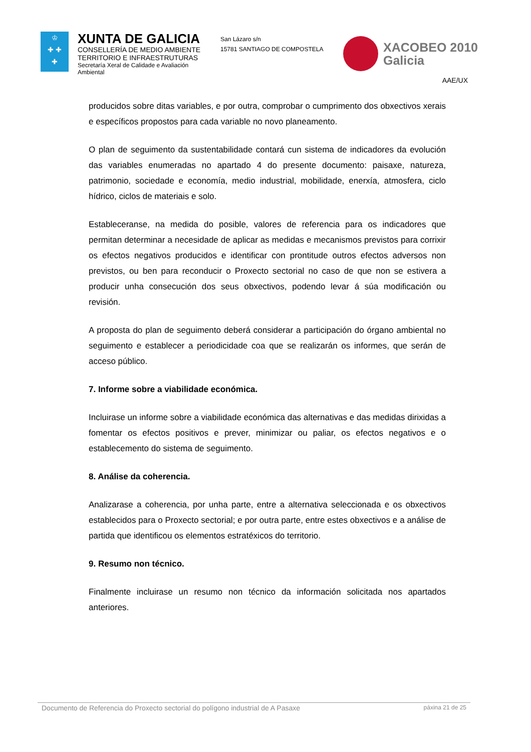♔
✚ ✚
✚
XUNTA DE GALICIA
CONSELLERÍA DE MEDIO AMBIENTE
TERRITORIO E INFRAESTRUTURAS
Secretaría Xeral de Calidade e Avaliación Ambiental
San Lázaro s/n
15781 SANTIAGO DE COMPOSTELA
XACOBEO 2010
Galicia
AAE/UX
producidos sobre ditas variables, e por outra, comprobar o cumprimento dos obxectivos xerais e específicos propostos para cada variable no novo planeamento.
O plan de seguimento da sustentabilidade contará cun sistema de indicadores da evolución das variables enumeradas no apartado 4 do presente documento: paisaxe, natureza, patrimonio, sociedade e economía, medio industrial, mobilidade, enerxía, atmosfera, ciclo hídrico, ciclos de materiais e solo.
Estableceranse, na medida do posible, valores de referencia para os indicadores que permitan determinar a necesidade de aplicar as medidas e mecanismos previstos para corrixir os efectos negativos producidos e identificar con prontitude outros efectos adversos non previstos, ou ben para reconducir o Proxecto sectorial no caso de que non se estivera a producir unha consecución dos seus obxectivos, podendo levar á súa modificación ou revisión.
A proposta do plan de seguimento deberá considerar a participación do órgano ambiental no seguimento e establecer a periodicidade coa que se realizarán os informes, que serán de acceso público.
7. Informe sobre a viabilidade económica.
Incluirase un informe sobre a viabilidade económica das alternativas e das medidas dirixidas a fomentar os efectos positivos e prever, minimizar ou paliar, os efectos negativos e o establecemento do sistema de seguimento.
8. Análise da coherencia.
Analizarase a coherencia, por unha parte, entre a alternativa seleccionada e os obxectivos establecidos para o Proxecto sectorial; e por outra parte, entre estes obxectivos e a análise de partida que identificou os elementos estratéxicos do territorio.
9. Resumo non técnico.
Finalmente incluirase un resumo non técnico da información solicitada nos apartados anteriores.
Documento de Referencia do Proxecto sectorial do polígono industrial de A Pasaxe páxina 21 de 25